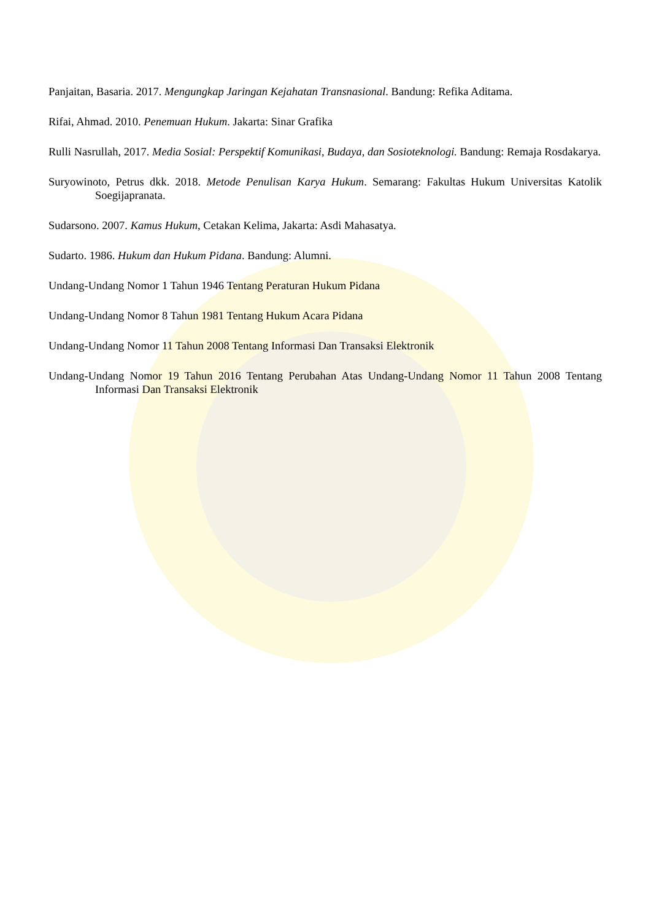Panjaitan, Basaria. 2017. Mengungkap Jaringan Kejahatan Transnasional. Bandung: Refika Aditama.
Rifai, Ahmad. 2010. Penemuan Hukum. Jakarta: Sinar Grafika
Rulli Nasrullah, 2017. Media Sosial: Perspektif Komunikasi, Budaya, dan Sosioteknologi. Bandung: Remaja Rosdakarya.
Suryowinoto, Petrus dkk. 2018. Metode Penulisan Karya Hukum. Semarang: Fakultas Hukum Universitas Katolik Soegijapranata.
Sudarsono. 2007. Kamus Hukum, Cetakan Kelima, Jakarta: Asdi Mahasatya.
Sudarto. 1986. Hukum dan Hukum Pidana. Bandung: Alumni.
Undang-Undang Nomor 1 Tahun 1946 Tentang Peraturan Hukum Pidana
Undang-Undang Nomor 8 Tahun 1981 Tentang Hukum Acara Pidana
Undang-Undang Nomor 11 Tahun 2008 Tentang Informasi Dan Transaksi Elektronik
Undang-Undang Nomor 19 Tahun 2016 Tentang Perubahan Atas Undang-Undang Nomor 11 Tahun 2008 Tentang Informasi Dan Transaksi Elektronik